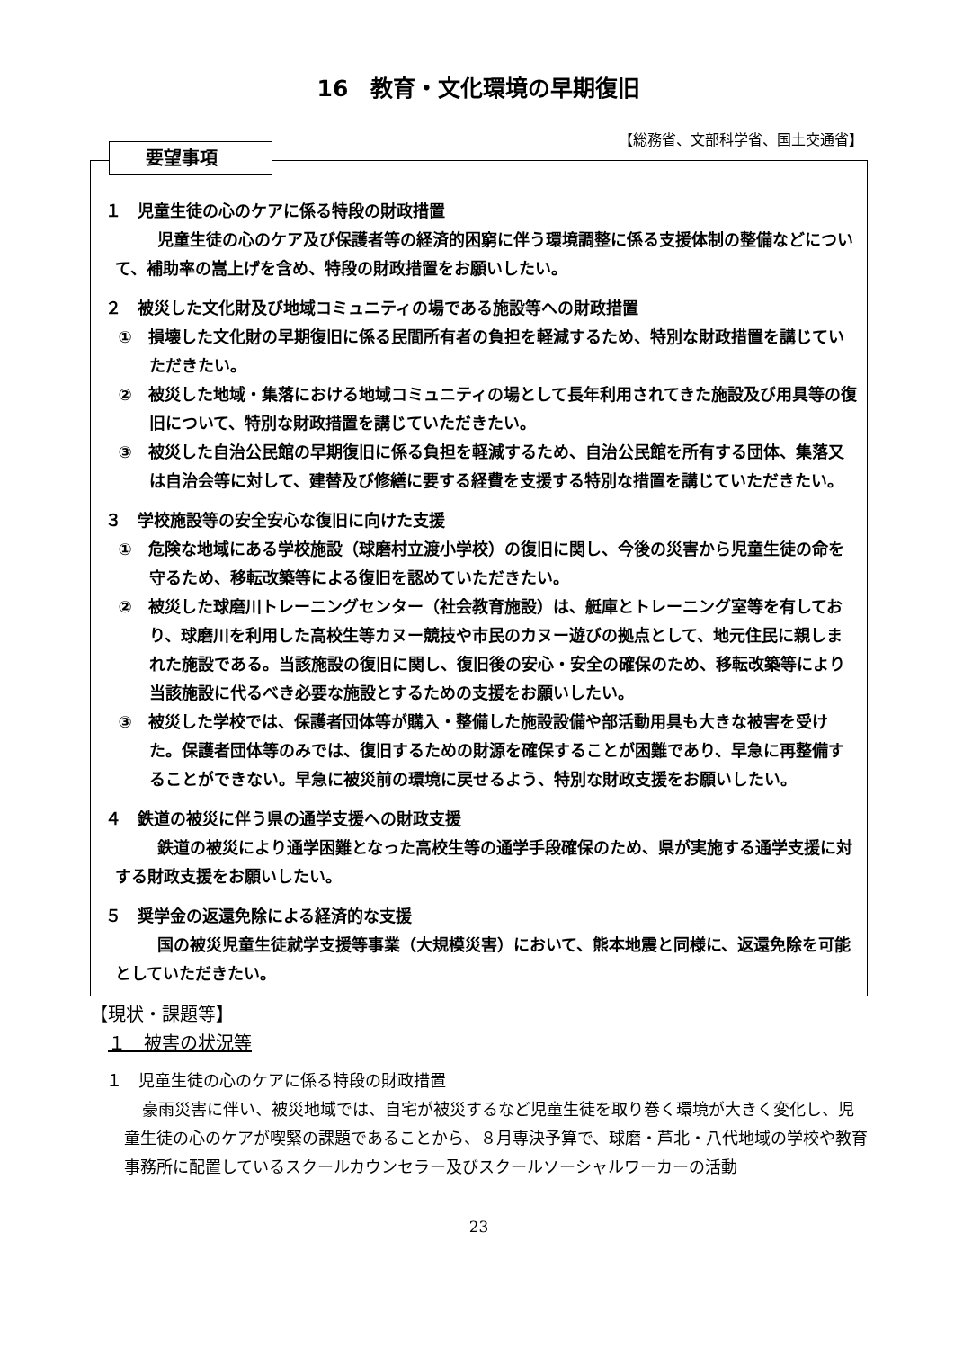16　教育・文化環境の早期復旧
【総務省、文部科学省、国土交通省】
要望事項
１　児童生徒の心のケアに係る特段の財政措置
　児童生徒の心のケア及び保護者等の経済的困窮に伴う環境調整に係る支援体制の整備などについて、補助率の嵩上げを含め、特段の財政措置をお願いしたい。
２　被災した文化財及び地域コミュニティの場である施設等への財政措置
①　損壊した文化財の早期復旧に係る民間所有者の負担を軽減するため、特別な財政措置を講じていただきたい。
②　被災した地域・集落における地域コミュニティの場として長年利用されてきた施設及び用具等の復旧について、特別な財政措置を講じていただきたい。
③　被災した自治公民館の早期復旧に係る負担を軽減するため、自治公民館を所有する団体、集落又は自治会等に対して、建替及び修繕に要する経費を支援する特別な措置を講じていただきたい。
３　学校施設等の安全安心な復旧に向けた支援
①　危険な地域にある学校施設（球磨村立渡小学校）の復旧に関し、今後の災害から児童生徒の命を守るため、移転改築等による復旧を認めていただきたい。
②　被災した球磨川トレーニングセンター（社会教育施設）は、艇庫とトレーニング室等を有しており、球磨川を利用した高校生等カヌー競技や市民のカヌー遊びの拠点として、地元住民に親しまれた施設である。当該施設の復旧に関し、復旧後の安心・安全の確保のため、移転改築等により当該施設に代るべき必要な施設とするための支援をお願いしたい。
③　被災した学校では、保護者団体等が購入・整備した施設設備や部活動用具も大きな被害を受けた。保護者団体等のみでは、復旧するための財源を確保することが困難であり、早急に再整備することができない。早急に被災前の環境に戻せるよう、特別な財政支援をお願いしたい。
４　鉄道の被災に伴う県の通学支援への財政支援
　鉄道の被災により通学困難となった高校生等の通学手段確保のため、県が実施する通学支援に対する財政支援をお願いしたい。
５　奨学金の返還免除による経済的な支援
　国の被災児童生徒就学支援等事業（大規模災害）において、熊本地震と同様に、返還免除を可能としていただきたい。
【現状・課題等】
１　被害の状況等
　１　児童生徒の心のケアに係る特段の財政措置
豪雨災害に伴い、被災地域では、自宅が被災するなど児童生徒を取り巻く環境が大きく変化し、児童生徒の心のケアが喫緊の課題であることから、８月専決予算で、球磨・芦北・八代地域の学校や教育事務所に配置しているスクールカウンセラー及びスクールソーシャルワーカーの活動
23